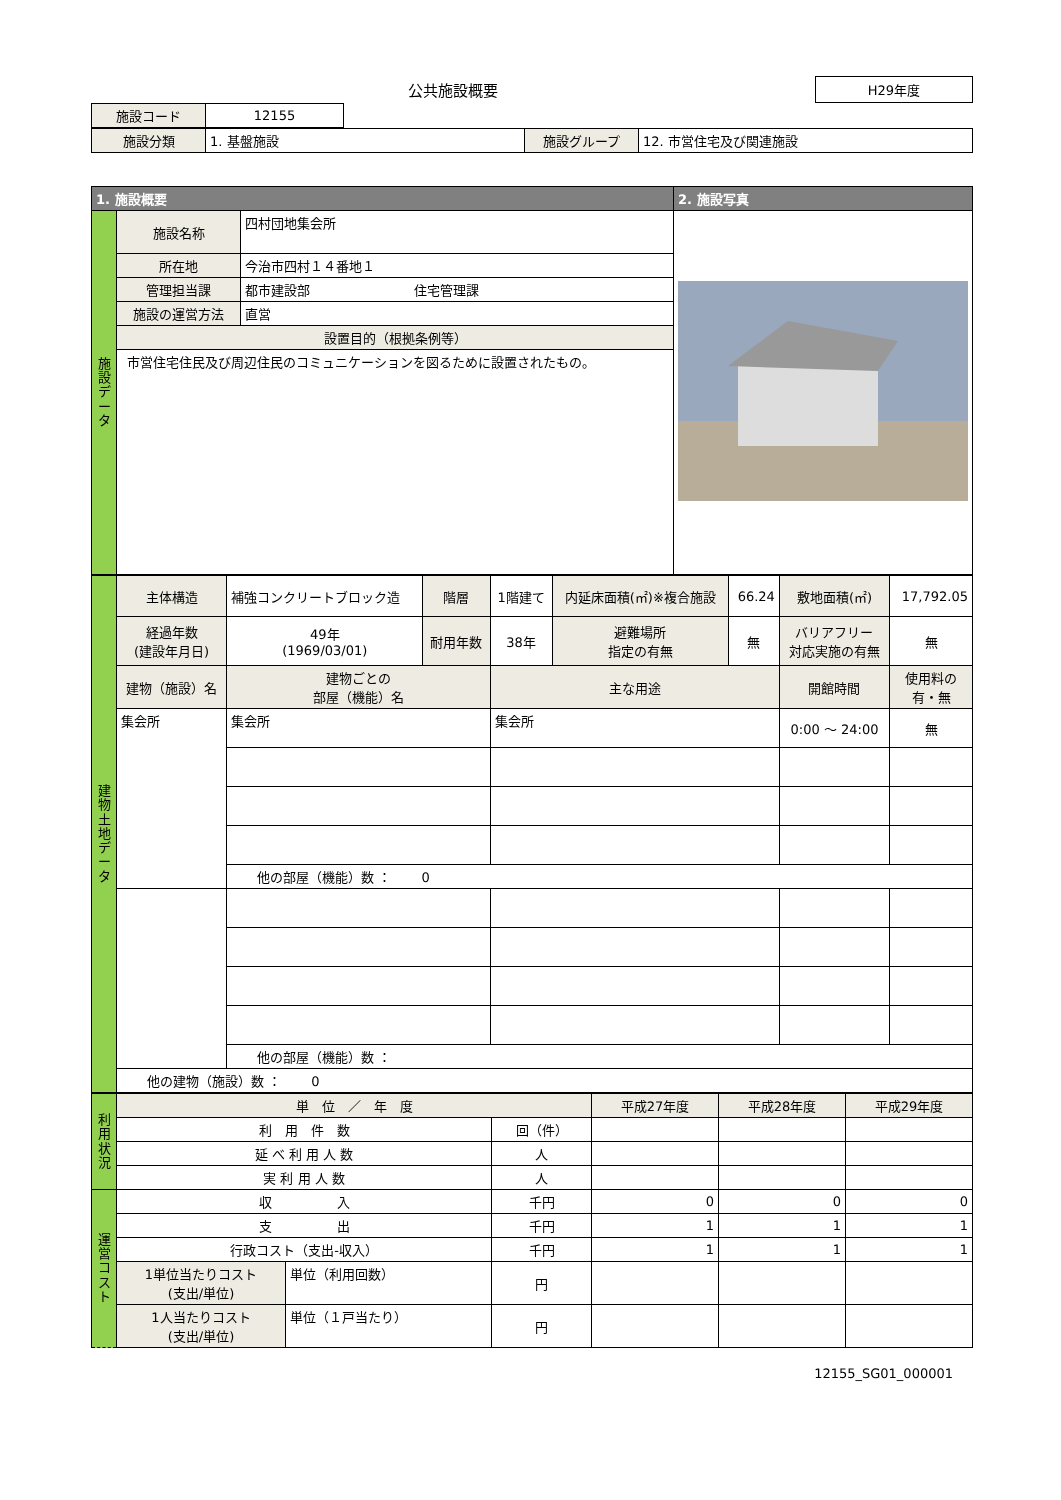公共施設概要
H29年度
| 施設コード | 12155 |
| 施設分類 | 1. 基盤施設 | 施設グループ | 12. 市営住宅及び関連施設 |
| 1. 施設概要 | | | 2. 施設写真 |
| 施 設 デ ー タ | 施設名称 | 四村団地集会所 | |
| | 所在地 | 今治市四村１４番地１ | |
| | 管理担当課 | 都市建設部 住宅管理課 | |
| | 施設の運営方法 | 直営 | |
| | 設置目的（根拠条例等） | | |
| | 市営住宅住民及び周辺住民のコミュニケーションを図るために設置されたもの。 | | |
| 建 物 土 地 デ ー タ | 主体構造 | 補強コンクリートブロック造 | 階層 | 1階建て | 内延床面積(㎡)※複合施設 | 66.24 | 敷地面積(㎡) | 17,792.05 |
| | 経過年数 (建設年月日) | 49年 (1969/03/01) | 耐用年数 | 38年 | 避難場所 指定の有無 | 無 | バリアフリー 対応実施の有無 | 無 |
| | 建物（施設）名 | 建物ごとの 部屋（機能）名 | | 主な用途 | | | 開館時間 | 使用料の 有・無 |
| | 集会所 | 集会所 | | 集会所 | | | 0:00 ～ 24:00 | 無 |
| | | 他の部屋（機能）数 ： 0 | | | | | | |
| | | 他の部屋（機能）数 ： | | | | | | |
| | 他の建物（施設）数 ： 0 | | | | | | | |
| 利 用 状 況 | 単 位 ／ 年 度 | | | 平成27年度 | 平成28年度 | 平成29年度 |
| | 利 用 件 数 | | 回（件） | | | |
| | 延 べ 利 用 人 数 | | 人 | | | |
| | 実 利 用 人 数 | | 人 | | | |
| 運 営 コ ス ト | 収 入 | | 千円 | 0 | 0 | 0 |
| | 支 出 | | 千円 | 1 | 1 | 1 |
| | 行政コスト（支出-収入） | | 千円 | 1 | 1 | 1 |
| | 1単位当たりコスト (支出/単位) | 単位（利用回数） | 円 | | | |
| | 1人当たりコスト (支出/単位) | 単位（１戸当たり） | 円 | | | |
12155_SG01_000001